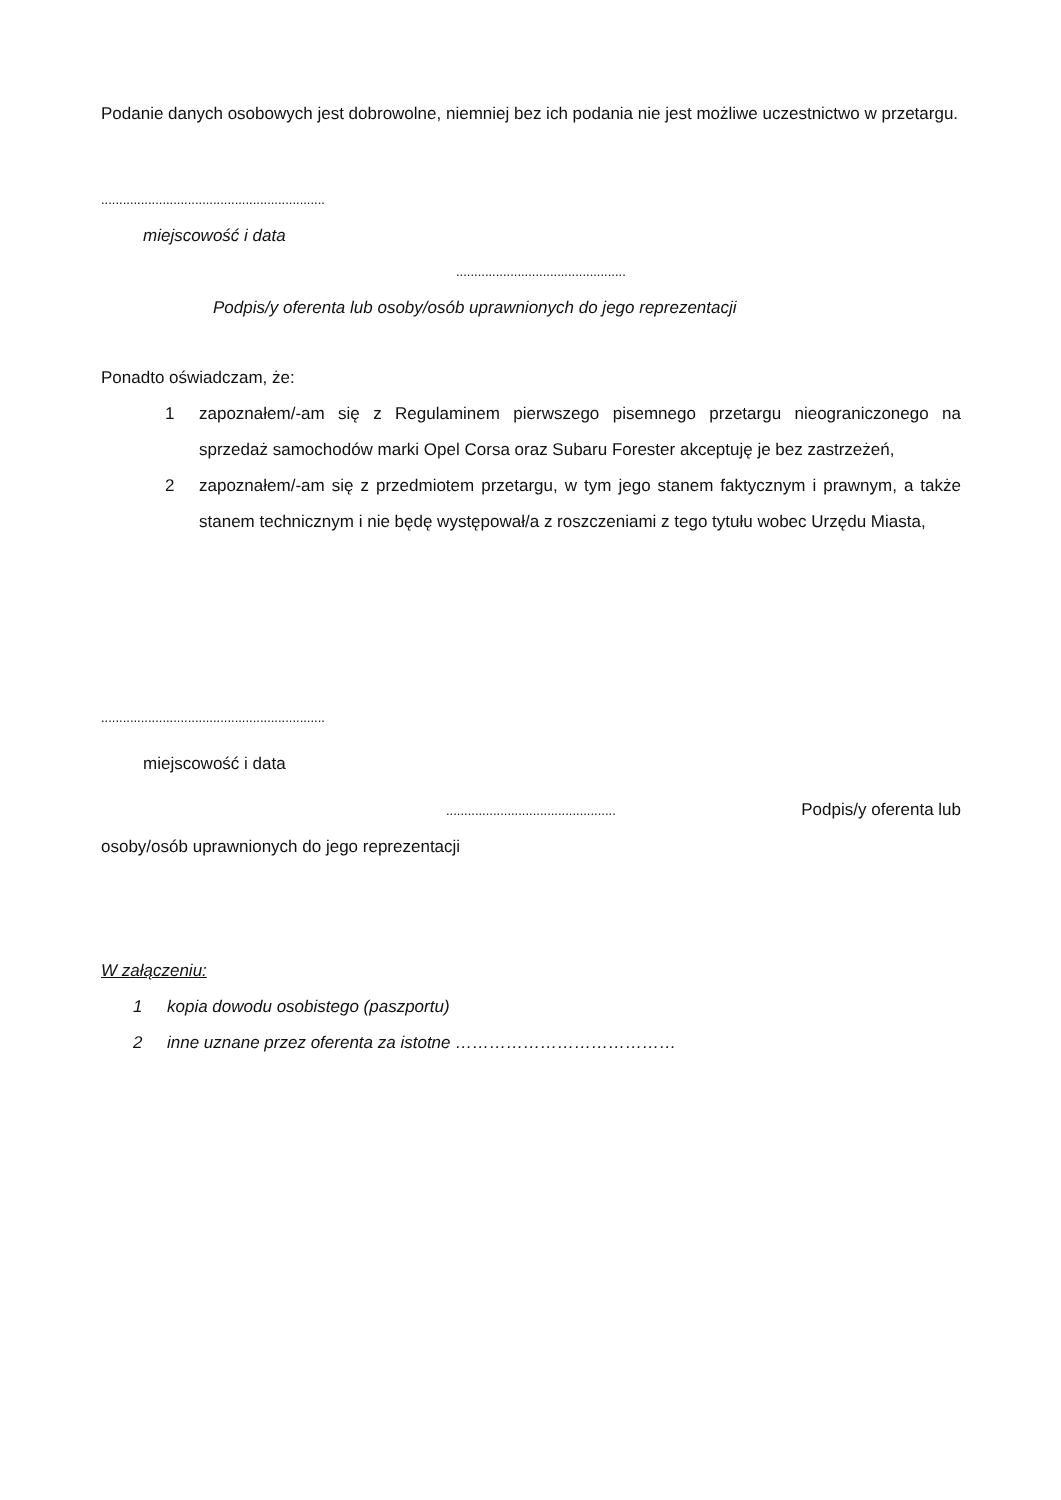Podanie danych osobowych jest dobrowolne, niemniej bez ich podania nie jest możliwe uczestnictwo w przetargu.
..............................................................
miejscowość i data
...............................................
Podpis/y oferenta lub osoby/osób uprawnionych do jego reprezentacji
Ponadto oświadczam, że:
1 zapoznałem/-am się z Regulaminem pierwszego pisemnego przetargu nieograniczonego na sprzedaż samochodów marki Opel Corsa oraz Subaru Forester akceptuję je bez zastrzeżeń,
2 zapoznałem/-am się z przedmiotem przetargu, w tym jego stanem faktycznym i prawnym, a także stanem technicznym i nie będę występował/a z roszczeniami z tego tytułu wobec Urzędu Miasta,
..............................................................
miejscowość i data
............................................... Podpis/y oferenta lub
osoby/osób uprawnionych do jego reprezentacji
W załączeniu:
1 kopia dowodu osobistego (paszportu)
2 inne uznane przez oferenta za istotne …………………………………